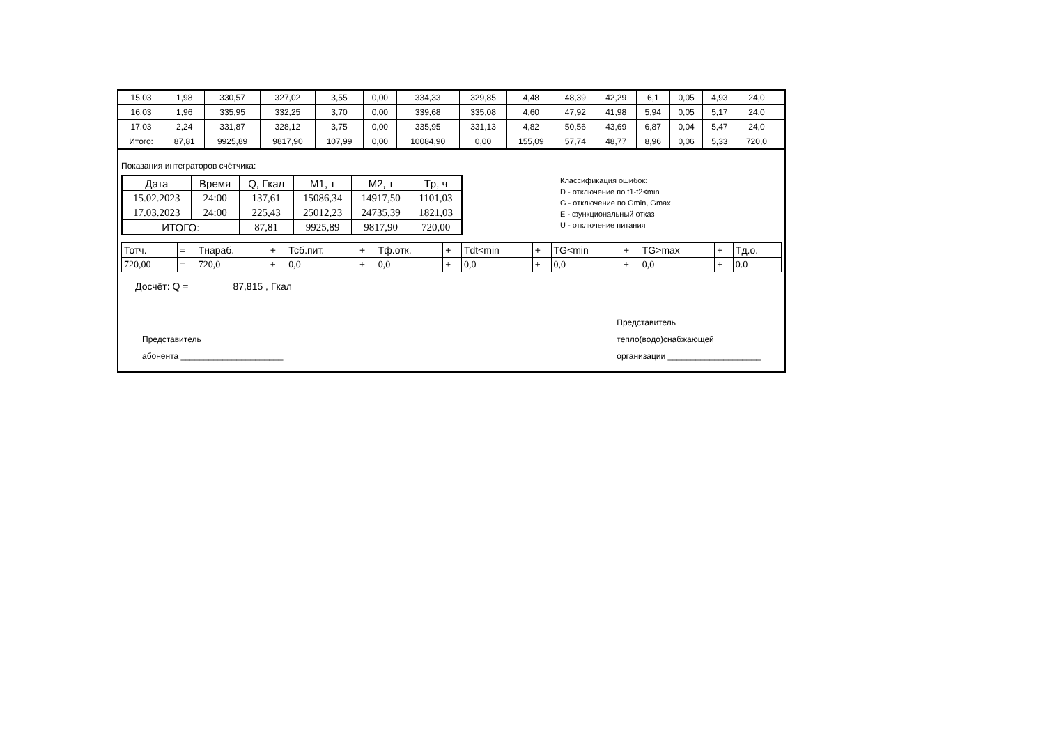| 15.03 | 1,98 | 330,57 | 327,02 | 3,55 | 0,00 | 334,33 | 329,85 | 4,48 | 48,39 | 42,29 | 6,1 | 0,05 | 4,93 | 24,0 | |
| 16.03 | 1,96 | 335,95 | 332,25 | 3,70 | 0,00 | 339,68 | 335,08 | 4,60 | 47,92 | 41,98 | 5,94 | 0,05 | 5,17 | 24,0 | |
| 17.03 | 2,24 | 331,87 | 328,12 | 3,75 | 0,00 | 335,95 | 331,13 | 4,82 | 50,56 | 43,69 | 6,87 | 0,04 | 5,47 | 24,0 | |
| Итого: | 87,81 | 9925,89 | 9817,90 | 107,99 | 0,00 | 10084,90 | 0,00 | 155,09 | 57,74 | 48,77 | 8,96 | 0,06 | 5,33 | 720,0 | |
Показания интеграторов счётчика:
| Дата | Время | Q, Гкал | M1, т | M2, т | Tр, ч |
| --- | --- | --- | --- | --- | --- |
| 15.02.2023 | 24:00 | 137,61 | 15086,34 | 14917,50 | 1101,03 |
| 17.03.2023 | 24:00 | 225,43 | 25012,23 | 24735,39 | 1821,03 |
| ИТОГО: | | 87,81 | 9925,89 | 9817,90 | 720,00 |
Классификация ошибок:
D - отключение по t1-t2<min
G - отключение по Gmin, Gmax
E - функциональный отказ
U - отключение питания
| Тотч. | = | Тнараб. | + | Тсб.пит. | + | Тф.отк. | + | Tdt<min | + | TG<min | + | TG>max | + | Тд.о. |
| 720,00 | = | 720,0 | + | 0,0 | + | 0,0 | + | 0,0 | + | 0,0 | + | 0,0 | + | 0.0 |
Досчёт: Q = 87,815 , Гкал
Представитель
абонента ______________________
Представитель
тепло(водо)снабжающей
организации ____________________